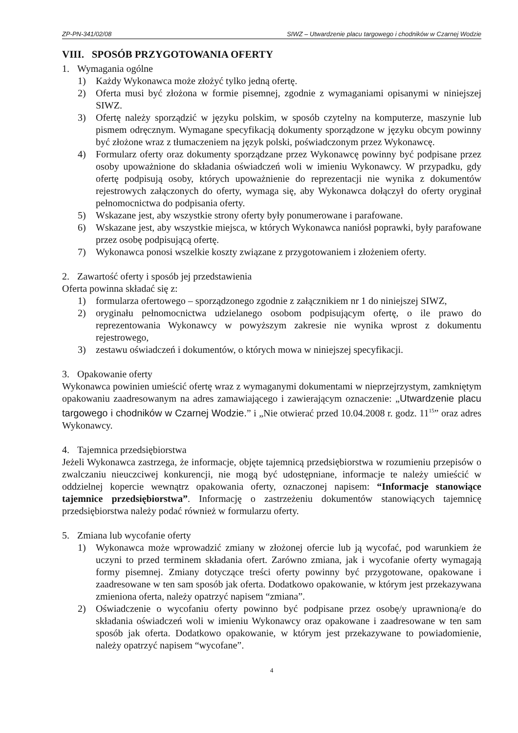ZP-PN-341/02/08 SIWZ – Utwardzenie placu targowego i chodników w Czarnej Wodzie
VIII. SPOSÓB PRZYGOTOWANIA OFERTY
1. Wymagania ogólne
1) Każdy Wykonawca może złożyć tylko jedną ofertę.
2) Oferta musi być złożona w formie pisemnej, zgodnie z wymaganiami opisanymi w niniejszej SIWZ.
3) Ofertę należy sporządzić w języku polskim, w sposób czytelny na komputerze, maszynie lub pismem odręcznym. Wymagane specyfikacją dokumenty sporządzone w języku obcym powinny być złożone wraz z tłumaczeniem na język polski, poświadczonym przez Wykonawcę.
4) Formularz oferty oraz dokumenty sporządzane przez Wykonawcę powinny być podpisane przez osoby upoważnione do składania oświadczeń woli w imieniu Wykonawcy. W przypadku, gdy ofertę podpisują osoby, których upoważnienie do reprezentacji nie wynika z dokumentów rejestrowych załączonych do oferty, wymaga się, aby Wykonawca dołączył do oferty oryginał pełnomocnictwa do podpisania oferty.
5) Wskazane jest, aby wszystkie strony oferty były ponumerowane i parafowane.
6) Wskazane jest, aby wszystkie miejsca, w których Wykonawca naniósł poprawki, były parafowane przez osobę podpisującą ofertę.
7) Wykonawca ponosi wszelkie koszty związane z przygotowaniem i złożeniem oferty.
2. Zawartość oferty i sposób jej przedstawienia
Oferta powinna składać się z:
1) formularza ofertowego – sporządzonego zgodnie z załącznikiem nr 1 do niniejszej SIWZ,
2) oryginału pełnomocnictwa udzielanego osobom podpisującym ofertę, o ile prawo do reprezentowania Wykonawcy w powyższym zakresie nie wynika wprost z dokumentu rejestrowego,
3) zestawu oświadczeń i dokumentów, o których mowa w niniejszej specyfikacji.
3. Opakowanie oferty
Wykonawca powinien umieścić ofertę wraz z wymaganymi dokumentami w nieprzejrzystym, zamkniętym opakowaniu zaadresowanym na adres zamawiającego i zawierającym oznaczenie: „Utwardzenie placu targowego i chodników w Czarnej Wodzie.” i „Nie otwierać przed 10.04.2008 r. godz. 11<sup>15</sup>” oraz adres Wykonawcy.
4. Tajemnica przedsiębiorstwa
Jeżeli Wykonawca zastrzega, że informacje, objęte tajemnicą przedsiębiorstwa w rozumieniu przepisów o zwalczaniu nieuczciwej konkurencji, nie mogą być udostępniane, informacje te należy umieścić w oddzielnej kopercie wewnątrz opakowania oferty, oznaczonej napisem: “Informacje stanowiące tajemnice przedsiębiorstwa”. Informację o zastrzeżeniu dokumentów stanowiących tajemnicę przedsiębiorstwa należy podać również w formularzu oferty.
5. Zmiana lub wycofanie oferty
1) Wykonawca może wprowadzić zmiany w złożonej ofercie lub ją wycofać, pod warunkiem że uczyni to przed terminem składania ofert. Zarówno zmiana, jak i wycofanie oferty wymagają formy pisemnej. Zmiany dotyczące treści oferty powinny być przygotowane, opakowane i zaadresowane w ten sam sposób jak oferta. Dodatkowo opakowanie, w którym jest przekazywana zmieniona oferta, należy opatrzyć napisem “zmiana”.
2) Oświadczenie o wycofaniu oferty powinno być podpisane przez osobę/y uprawnioną/e do składania oświadczeń woli w imieniu Wykonawcy oraz opakowane i zaadresowane w ten sam sposób jak oferta. Dodatkowo opakowanie, w którym jest przekazywane to powiadomienie, należy opatrzyć napisem “wycofane”.
4